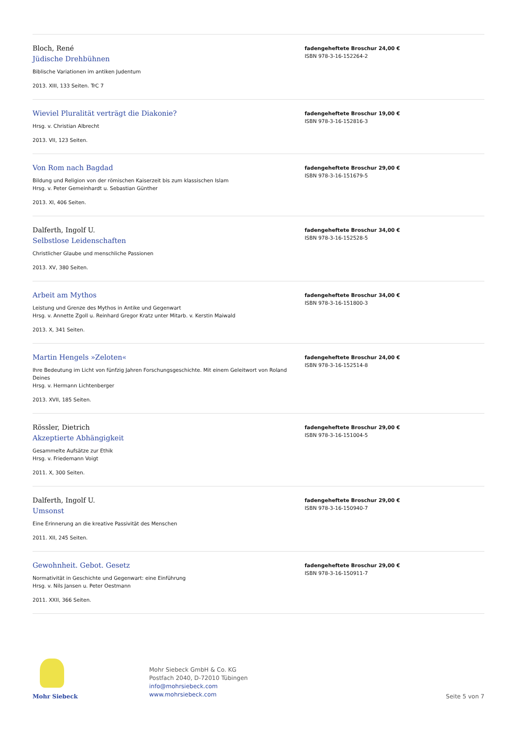Bloch, René
Jüdische Drehbühnen
Biblische Variationen im antiken Judentum
2013. XIII, 133 Seiten. TrC 7
fadengeheftete Broschur 24,00 €
ISBN 978-3-16-152264-2
Wieviel Pluralität verträgt die Diakonie?
Hrsg. v. Christian Albrecht
2013. VII, 123 Seiten.
fadengeheftete Broschur 19,00 €
ISBN 978-3-16-152816-3
Von Rom nach Bagdad
Bildung und Religion von der römischen Kaiserzeit bis zum klassischen Islam
Hrsg. v. Peter Gemeinhardt u. Sebastian Günther
2013. XI, 406 Seiten.
fadengeheftete Broschur 29,00 €
ISBN 978-3-16-151679-5
Dalferth, Ingolf U.
Selbstlose Leidenschaften
Christlicher Glaube und menschliche Passionen
2013. XV, 380 Seiten.
fadengeheftete Broschur 34,00 €
ISBN 978-3-16-152528-5
Arbeit am Mythos
Leistung und Grenze des Mythos in Antike und Gegenwart
Hrsg. v. Annette Zgoll u. Reinhard Gregor Kratz unter Mitarb. v. Kerstin Maiwald
2013. X, 341 Seiten.
fadengeheftete Broschur 34,00 €
ISBN 978-3-16-151800-3
Martin Hengels »Zeloten«
Ihre Bedeutung im Licht von fünfzig Jahren Forschungsgeschichte. Mit einem Geleitwort von Roland Deines
Hrsg. v. Hermann Lichtenberger
2013. XVII, 185 Seiten.
fadengeheftete Broschur 24,00 €
ISBN 978-3-16-152514-8
Rössler, Dietrich
Akzeptierte Abhängigkeit
Gesammelte Aufsätze zur Ethik
Hrsg. v. Friedemann Voigt
2011. X, 300 Seiten.
fadengeheftete Broschur 29,00 €
ISBN 978-3-16-151004-5
Dalferth, Ingolf U.
Umsonst
Eine Erinnerung an die kreative Passivität des Menschen
2011. XII, 245 Seiten.
fadengeheftete Broschur 29,00 €
ISBN 978-3-16-150940-7
Gewohnheit. Gebot. Gesetz
Normativität in Geschichte und Gegenwart: eine Einführung
Hrsg. v. Nils Jansen u. Peter Oestmann
2011. XXII, 366 Seiten.
fadengeheftete Broschur 29,00 €
ISBN 978-3-16-150911-7
Mohr Siebeck
Mohr Siebeck GmbH & Co. KG
Postfach 2040, D-72010 Tübingen
info@mohrsiebeck.com
www.mohrsiebeck.com
Seite 5 von 7